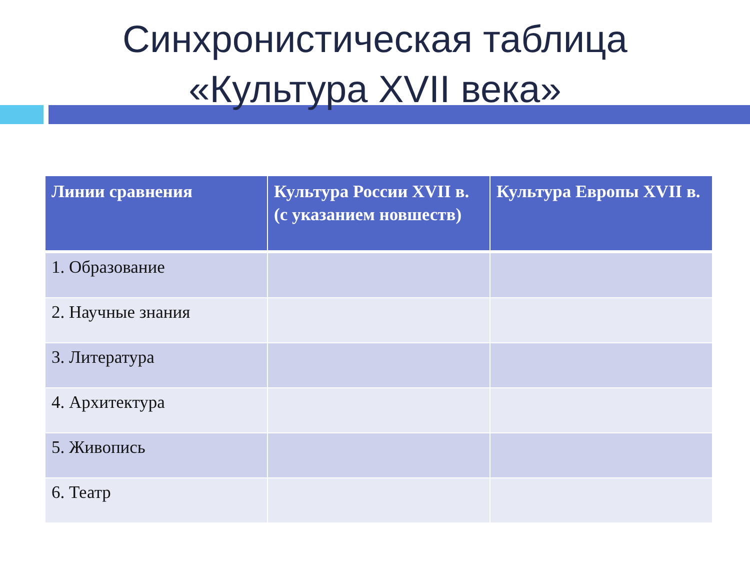Синхронистическая таблица
«Культура XVII века»
| Линии сравнения | Культура России XVII в. (с указанием новшеств) | Культура Европы XVII в. |
| --- | --- | --- |
| 1. Образование | | |
| 2. Научные знания | | |
| 3. Литература | | |
| 4. Архитектура | | |
| 5. Живопись | | |
| 6. Театр | | |